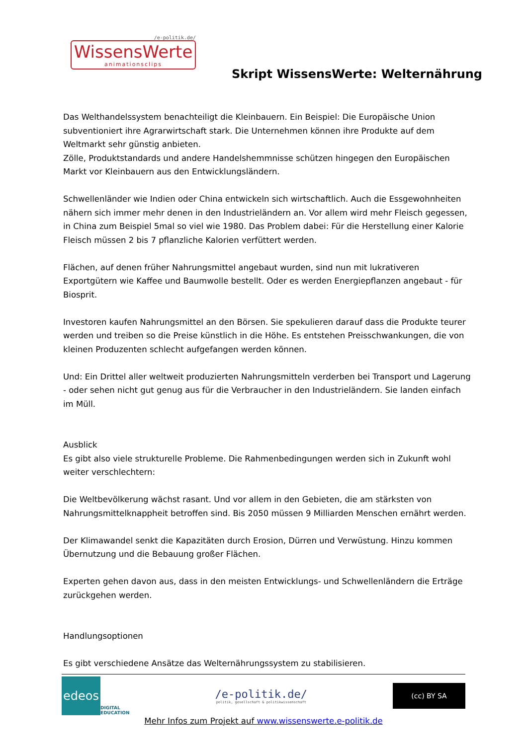/e-politik.de/
WissensWerte
animationsclips
Skript WissensWerte: Welternährung
Das Welthandelssystem benachteiligt die Kleinbauern. Ein Beispiel: Die Europäische Union subventioniert ihre Agrarwirtschaft stark. Die Unternehmen können ihre Produkte auf dem Weltmarkt sehr günstig anbieten.
Zölle, Produktstandards und andere Handelshemmnisse schützen hingegen den Europäischen Markt vor Kleinbauern aus den Entwicklungsländern.
Schwellenländer wie Indien oder China entwickeln sich wirtschaftlich. Auch die Essgewohnheiten nähern sich immer mehr denen in den Industrieländern an. Vor allem wird mehr Fleisch gegessen, in China zum Beispiel 5mal so viel wie 1980. Das Problem dabei: Für die Herstellung einer Kalorie Fleisch müssen 2 bis 7 pflanzliche Kalorien verfüttert werden.
Flächen, auf denen früher Nahrungsmittel angebaut wurden, sind nun mit lukrativeren Exportgütern wie Kaffee und Baumwolle bestellt. Oder es werden Energiepflanzen angebaut - für Biosprit.
Investoren kaufen Nahrungsmittel an den Börsen. Sie spekulieren darauf dass die Produkte teurer werden und treiben so die Preise künstlich in die Höhe. Es entstehen Preisschwankungen, die von kleinen Produzenten schlecht aufgefangen werden können.
Und: Ein Drittel aller weltweit produzierten Nahrungsmitteln verderben bei Transport und Lagerung - oder sehen nicht gut genug aus für die Verbraucher in den Industrieländern. Sie landen einfach im Müll.
Ausblick
Es gibt also viele strukturelle Probleme. Die Rahmenbedingungen werden sich in Zukunft wohl weiter verschlechtern:
Die Weltbevölkerung wächst rasant. Und vor allem in den Gebieten, die am stärksten von Nahrungsmittelknappheit betroffen sind. Bis 2050 müssen 9 Milliarden Menschen ernährt werden.
Der Klimawandel senkt die Kapazitäten durch Erosion, Dürren und Verwüstung. Hinzu kommen Übernutzung und die Bebauung großer Flächen.
Experten gehen davon aus, dass in den meisten Entwicklungs- und Schwellenländern die Erträge zurückgehen werden.
Handlungsoptionen
Es gibt verschiedene Ansätze das Welternährungssystem zu stabilisieren.
edeos
DIGITAL
EDUCATION
/e-politik.de/
politik, gesellschaft & politikwissenschaft
(cc) BY SA
Mehr Infos zum Projekt auf www.wissenswerte.e-politik.de